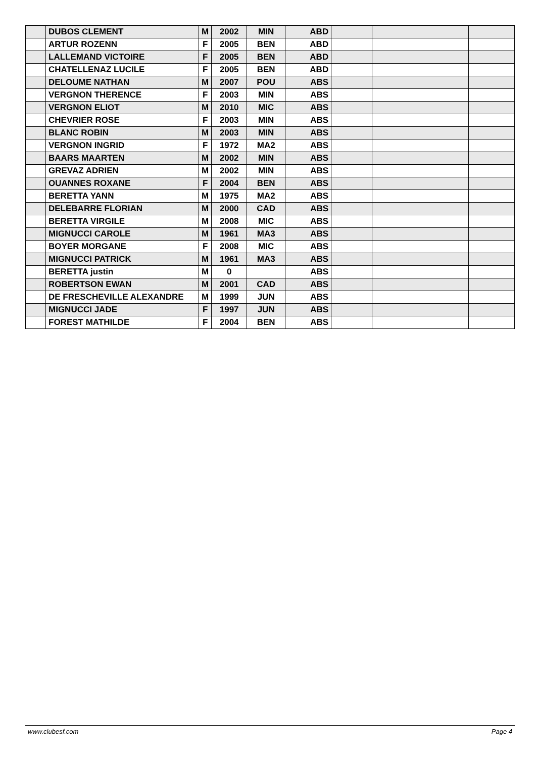| | DUBOS CLEMENT | M | 2002 | MIN | ABD | | | |
| | ARTUR ROZENN | F | 2005 | BEN | ABD | | | |
| | LALLEMAND VICTOIRE | F | 2005 | BEN | ABD | | | |
| | CHATELLENAZ LUCILE | F | 2005 | BEN | ABD | | | |
| | DELOUME NATHAN | M | 2007 | POU | ABS | | | |
| | VERGNON THERENCE | F | 2003 | MIN | ABS | | | |
| | VERGNON ELIOT | M | 2010 | MIC | ABS | | | |
| | CHEVRIER ROSE | F | 2003 | MIN | ABS | | | |
| | BLANC ROBIN | M | 2003 | MIN | ABS | | | |
| | VERGNON INGRID | F | 1972 | MA2 | ABS | | | |
| | BAARS MAARTEN | M | 2002 | MIN | ABS | | | |
| | GREVAZ ADRIEN | M | 2002 | MIN | ABS | | | |
| | OUANNES ROXANE | F | 2004 | BEN | ABS | | | |
| | BERETTA YANN | M | 1975 | MA2 | ABS | | | |
| | DELEBARRE FLORIAN | M | 2000 | CAD | ABS | | | |
| | BERETTA VIRGILE | M | 2008 | MIC | ABS | | | |
| | MIGNUCCI CAROLE | M | 1961 | MA3 | ABS | | | |
| | BOYER MORGANE | F | 2008 | MIC | ABS | | | |
| | MIGNUCCI PATRICK | M | 1961 | MA3 | ABS | | | |
| | BERETTA justin | M | 0 | | ABS | | | |
| | ROBERTSON EWAN | M | 2001 | CAD | ABS | | | |
| | DE FRESCHEVILLE ALEXANDRE | M | 1999 | JUN | ABS | | | |
| | MIGNUCCI JADE | F | 1997 | JUN | ABS | | | |
| | FOREST MATHILDE | F | 2004 | BEN | ABS | | | |
www.clubesf.com Page 4